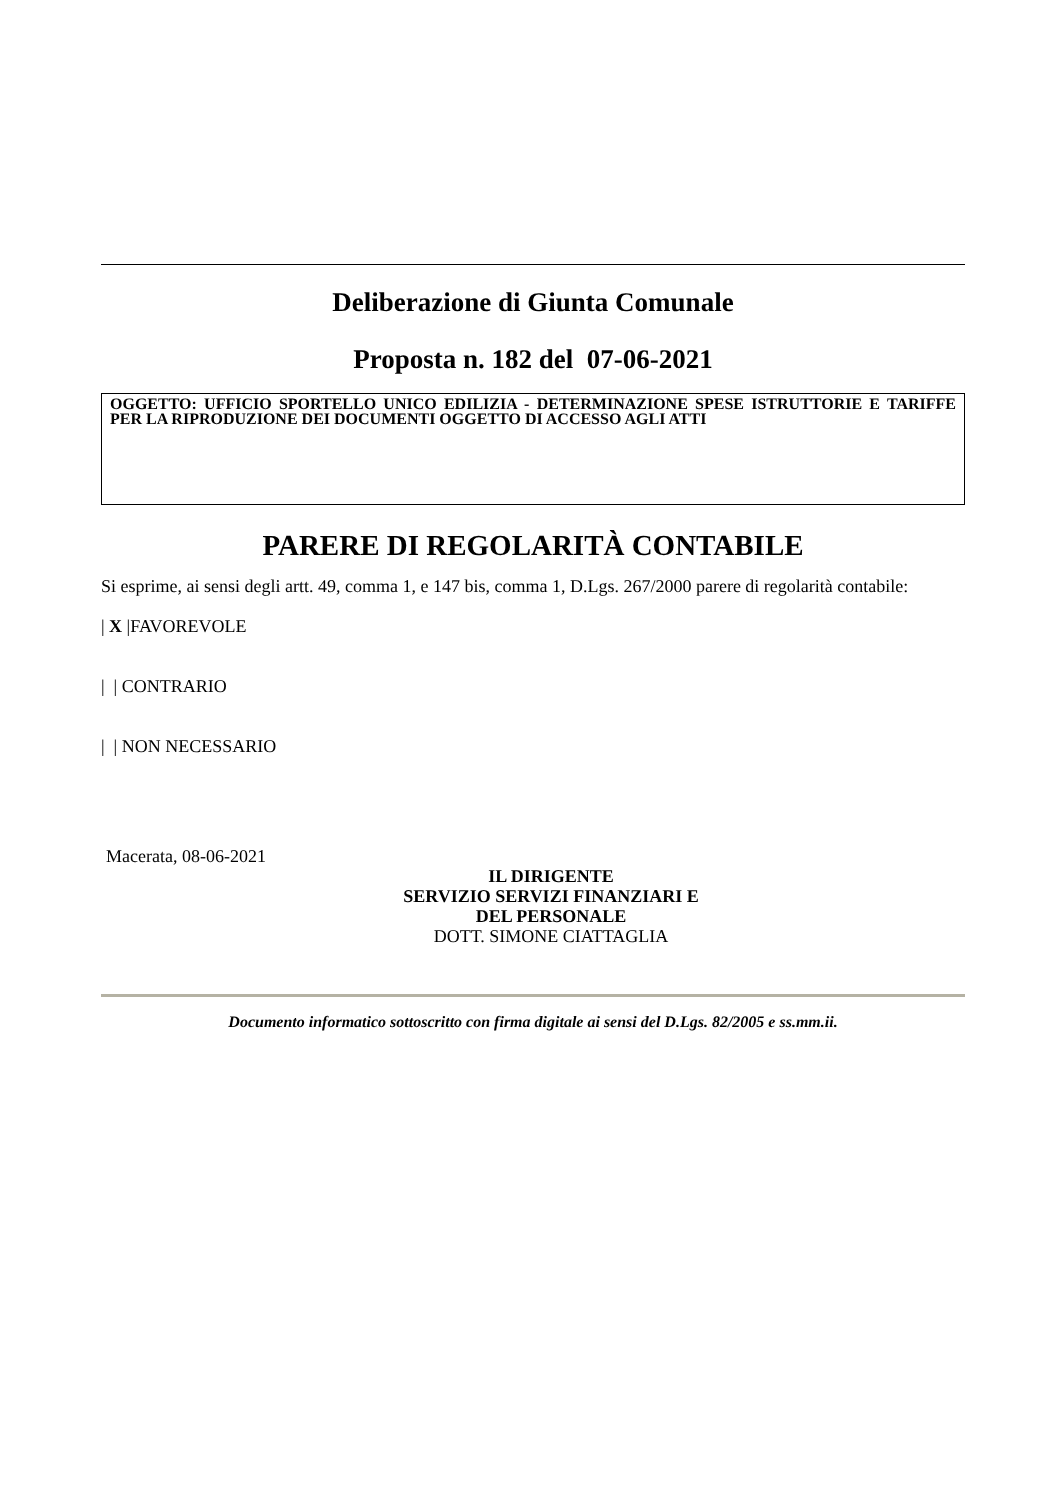Deliberazione di Giunta Comunale
Proposta n. 182 del 07-06-2021
OGGETTO: UFFICIO SPORTELLO UNICO EDILIZIA - DETERMINAZIONE SPESE ISTRUTTORIE E TARIFFE PER LA RIPRODUZIONE DEI DOCUMENTI OGGETTO DI ACCESSO AGLI ATTI
PARERE DI REGOLARITÀ CONTABILE
Si esprime, ai sensi degli artt. 49, comma 1, e 147 bis, comma 1, D.Lgs. 267/2000 parere di regolarità contabile:
| X |FAVOREVOLE
| | CONTRARIO
| | NON NECESSARIO
Macerata, 08-06-2021
IL DIRIGENTE
SERVIZIO SERVIZI FINANZIARI E DEL PERSONALE
DOTT. SIMONE CIATTAGLIA
Documento informatico sottoscritto con firma digitale ai sensi del D.Lgs. 82/2005 e ss.mm.ii.